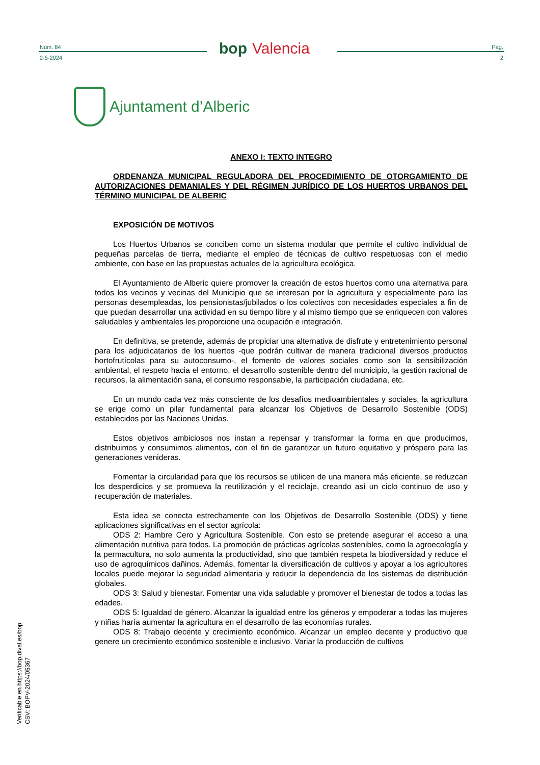Núm. 84
2-5-2024
bop Valencia
Pág.
2
Ajuntament d’Alberic
ANEXO I: TEXTO INTEGRO
ORDENANZA MUNICIPAL REGULADORA DEL PROCEDIMIENTO DE OTORGAMIENTO DE AUTORIZACIONES DEMANIALES Y DEL RÉGIMEN JURÍDICO DE LOS HUERTOS URBANOS DEL TÉRMINO MUNICIPAL DE ALBERIC
EXPOSICIÓN DE MOTIVOS
Los Huertos Urbanos se conciben como un sistema modular que permite el cultivo individual de pequeñas parcelas de tierra, mediante el empleo de técnicas de cultivo respetuosas con el medio ambiente, con base en las propuestas actuales de la agricultura ecológica.
El Ayuntamiento de Alberic quiere promover la creación de estos huertos como una alternativa para todos los vecinos y vecinas del Municipio que se interesan por la agricultura y especialmente para las personas desempleadas, los pensionistas/jubilados o los colectivos con necesidades especiales a fin de que puedan desarrollar una actividad en su tiempo libre y al mismo tiempo que se enriquecen con valores saludables y ambientales les proporcione una ocupación e integración.
En definitiva, se pretende, además de propiciar una alternativa de disfrute y entretenimiento personal para los adjudicatarios de los huertos -que podrán cultivar de manera tradicional diversos productos hortofrutícolas para su autoconsumo-, el fomento de valores sociales como son la sensibilización ambiental, el respeto hacia el entorno, el desarrollo sostenible dentro del municipio, la gestión racional de recursos, la alimentación sana, el consumo responsable, la participación ciudadana, etc.
En un mundo cada vez más consciente de los desafíos medioambientales y sociales, la agricultura se erige como un pilar fundamental para alcanzar los Objetivos de Desarrollo Sostenible (ODS) establecidos por las Naciones Unidas.
Estos objetivos ambiciosos nos instan a repensar y transformar la forma en que producimos, distribuimos y consumimos alimentos, con el fin de garantizar un futuro equitativo y próspero para las generaciones venideras.
Fomentar la circularidad para que los recursos se utilicen de una manera más eficiente, se reduzcan los desperdicios y se promueva la reutilización y el reciclaje, creando así un ciclo continuo de uso y recuperación de materiales.
Esta idea se conecta estrechamente con los Objetivos de Desarrollo Sostenible (ODS) y tiene aplicaciones significativas en el sector agrícola:
ODS 2: Hambre Cero y Agricultura Sostenible. Con esto se pretende asegurar el acceso a una alimentación nutritiva para todos. La promoción de prácticas agrícolas sostenibles, como la agroecología y la permacultura, no solo aumenta la productividad, sino que también respeta la biodiversidad y reduce el uso de agroquímicos dañinos. Además, fomentar la diversificación de cultivos y apoyar a los agricultores locales puede mejorar la seguridad alimentaria y reducir la dependencia de los sistemas de distribución globales.
ODS 3: Salud y bienestar. Fomentar una vida saludable y promover el bienestar de todos a todas las edades.
ODS 5: Igualdad de género. Alcanzar la igualdad entre los géneros y empoderar a todas las mujeres y niñas haría aumentar la agricultura en el desarrollo de las economías rurales.
ODS 8: Trabajo decente y crecimiento económico. Alcanzar un empleo decente y productivo que genere un crecimiento económico sostenible e inclusivo. Variar la producción de cultivos
Verificable en https://bop.dival.es/bop
CSV: BOPV-2024/05367